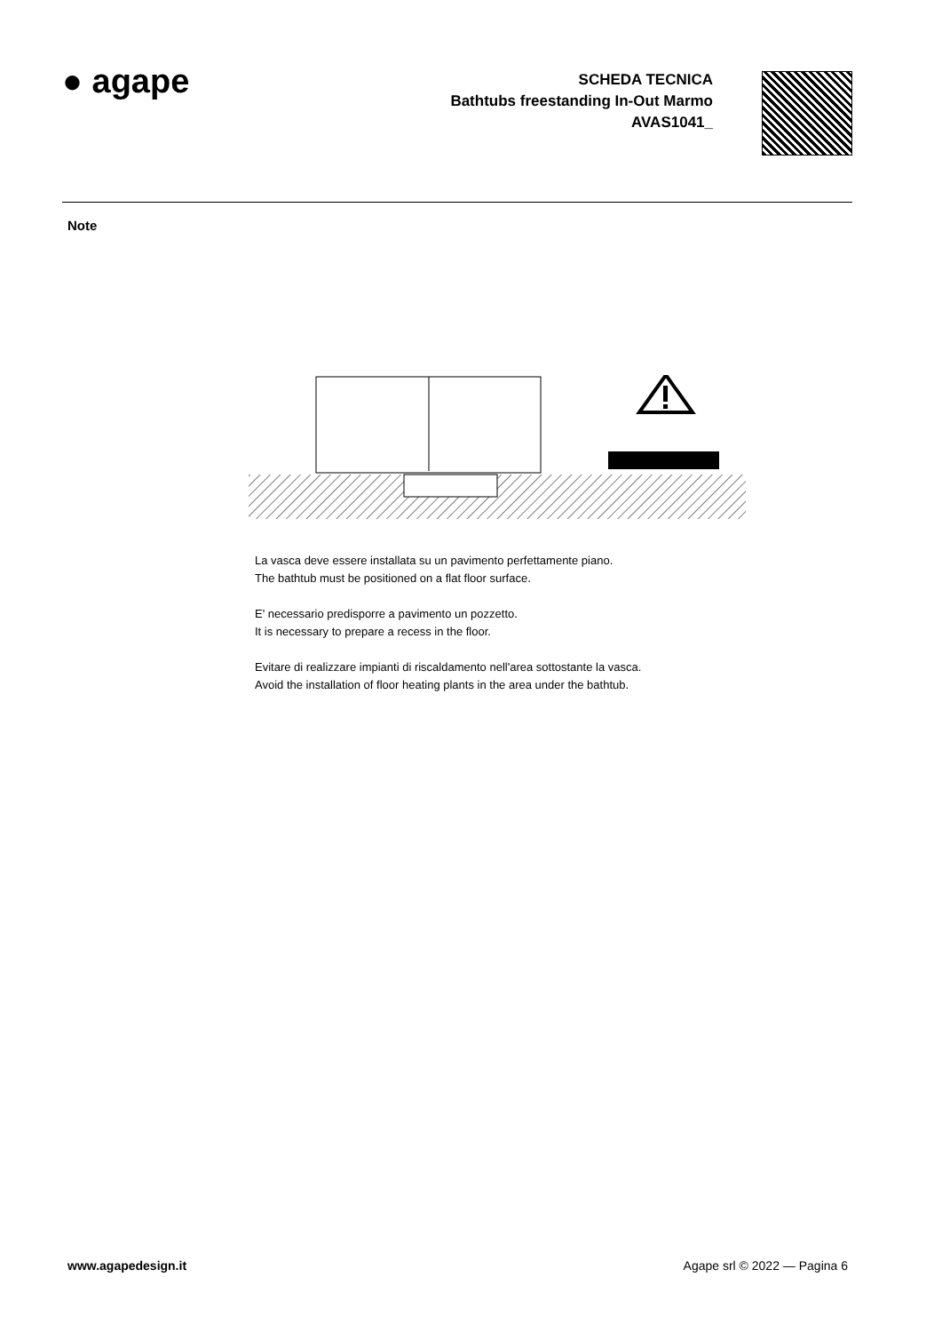● agape
SCHEDA TECNICA
Bathtubs freestanding In-Out Marmo
AVAS1041_
Note
La vasca deve essere installata su un pavimento perfettamente piano.
The bathtub must be positioned on a flat floor surface.
E' necessario predisporre a pavimento un pozzetto.
It is necessary to prepare a recess in the floor.
Evitare di realizzare impianti di riscaldamento nell'area sottostante la vasca.
Avoid the installation of floor heating plants in the area under the bathtub.
www.agapedesign.it Agape srl © 2022 — Pagina 6